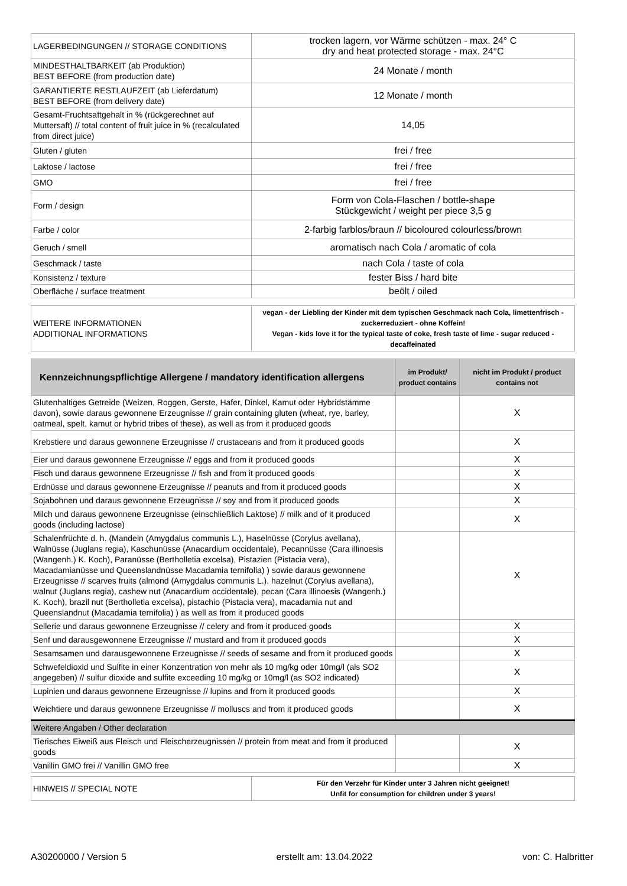| LAGERBEDINGUNGEN // STORAGE CONDITIONS | trocken lagern, vor Wärme schützen - max. 24° C dry and heat protected storage - max. 24°C |
| MINDESTHALTBARKEIT (ab Produktion) BEST BEFORE (from production date) | 24 Monate / month |
| GARANTIERTE RESTLAUFZEIT (ab Lieferdatum) BEST BEFORE (from delivery date) | 12 Monate / month |
| Gesamt-Fruchtsaftgehalt in % (rückgerechnet auf Muttersaft) // total content of fruit juice in % (recalculated from direct juice) | 14,05 |
| Gluten / gluten | frei / free |
| Laktose / lactose | frei / free |
| GMO | frei / free |
| Form / design | Form von Cola-Flaschen / bottle-shape Stückgewicht / weight per piece 3,5 g |
| Farbe / color | 2-farbig farblos/braun // bicoloured colourless/brown |
| Geruch / smell | aromatisch nach Cola / aromatic of cola |
| Geschmack / taste | nach Cola / taste of cola |
| Konsistenz / texture | fester Biss / hard bite |
| Oberfläche / surface treatment | beölt / oiled |
| WEITERE INFORMATIONEN ADDITIONAL INFORMATIONS | vegan - der Liebling der Kinder mit dem typischen Geschmack nach Cola, limettenfrisch - zuckerreduziert - ohne Koffein! Vegan - kids love it for the typical taste of coke, fresh taste of lime - sugar reduced - decaffeinated |
| Kennzeichnungspflichtige Allergene / mandatory identification allergens | im Produkt/ product contains | nicht im Produkt / product contains not |
| --- | --- | --- |
| Glutenhaltiges Getreide (Weizen, Roggen, Gerste, Hafer, Dinkel, Kamut oder Hybridstämme davon), sowie daraus gewonnene Erzeugnisse // grain containing gluten (wheat, rye, barley, oatmeal, spelt, kamut or hybrid tribes of these), as well as from it produced goods | | X |
| Krebstiere und daraus gewonnene Erzeugnisse // crustaceans and from it produced goods | | X |
| Eier und daraus gewonnene Erzeugnisse // eggs and from it produced goods | | X |
| Fisch und daraus gewonnene Erzeugnisse // fish and from it produced goods | | X |
| Erdnüsse und daraus gewonnene Erzeugnisse // peanuts and from it produced goods | | X |
| Sojabohnen und daraus gewonnene Erzeugnisse // soy and from it produced goods | | X |
| Milch und daraus gewonnene Erzeugnisse (einschließlich Laktose) // milk and of it produced goods (including lactose) | | X |
| Schalenfrüchte d. h. (Mandeln (Amygdalus communis L.), Haselnüsse (Corylus avellana), Walnüsse (Juglans regia), Kaschunüsse (Anacardium occidentale), Pecannüsse (Cara illinoesis (Wangenh.) K. Koch), Paranüsse (Bertholletia excelsa), Pistazien (Pistacia vera), Macadamianüsse und Queenslandnüsse Macadamia ternifolia) ) sowie daraus gewonnene Erzeugnisse // scarves fruits (almond (Amygdalus communis L.), hazelnut (Corylus avellana), walnut (Juglans regia), cashew nut (Anacardium occidentale), pecan (Cara illinoesis (Wangenh.) K. Koch), brazil nut (Bertholletia excelsa), pistachio (Pistacia vera), macadamia nut and Queenslandnut (Macadamia ternifolia) ) as well as from it produced goods | | X |
| Sellerie und daraus gewonnene Erzeugnisse // celery and from it produced goods | | X |
| Senf und darausgewonnene Erzeugnisse // mustard and from it produced goods | | X |
| Sesamsamen und darausgewonnene Erzeugnisse // seeds of sesame and from it produced goods | | X |
| Schwefeldioxid und Sulfite in einer Konzentration von mehr als 10 mg/kg oder 10mg/l (als SO2 angegeben) // sulfur dioxide and sulfite exceeding 10 mg/kg or 10mg/l (as SO2 indicated) | | X |
| Lupinien und daraus gewonnene Erzeugnisse // lupins and from it produced goods | | X |
| Weichtiere und daraus gewonnene Erzeugnisse // molluscs and from it produced goods | | X |
| Weitere Angaben / Other declaration | | |
| Tierisches Eiweiß aus Fleisch und Fleischerzeugnissen // protein from meat and from it produced goods | | X |
| Vanillin GMO frei // Vanillin GMO free | | X |
| HINWEIS // SPECIAL NOTE | Für den Verzehr für Kinder unter 3 Jahren nicht geeignet! Unfit for consumption for children under 3 years! |
A30200000 / Version 5 erstellt am: 13.04.2022 von: C. Halbritter